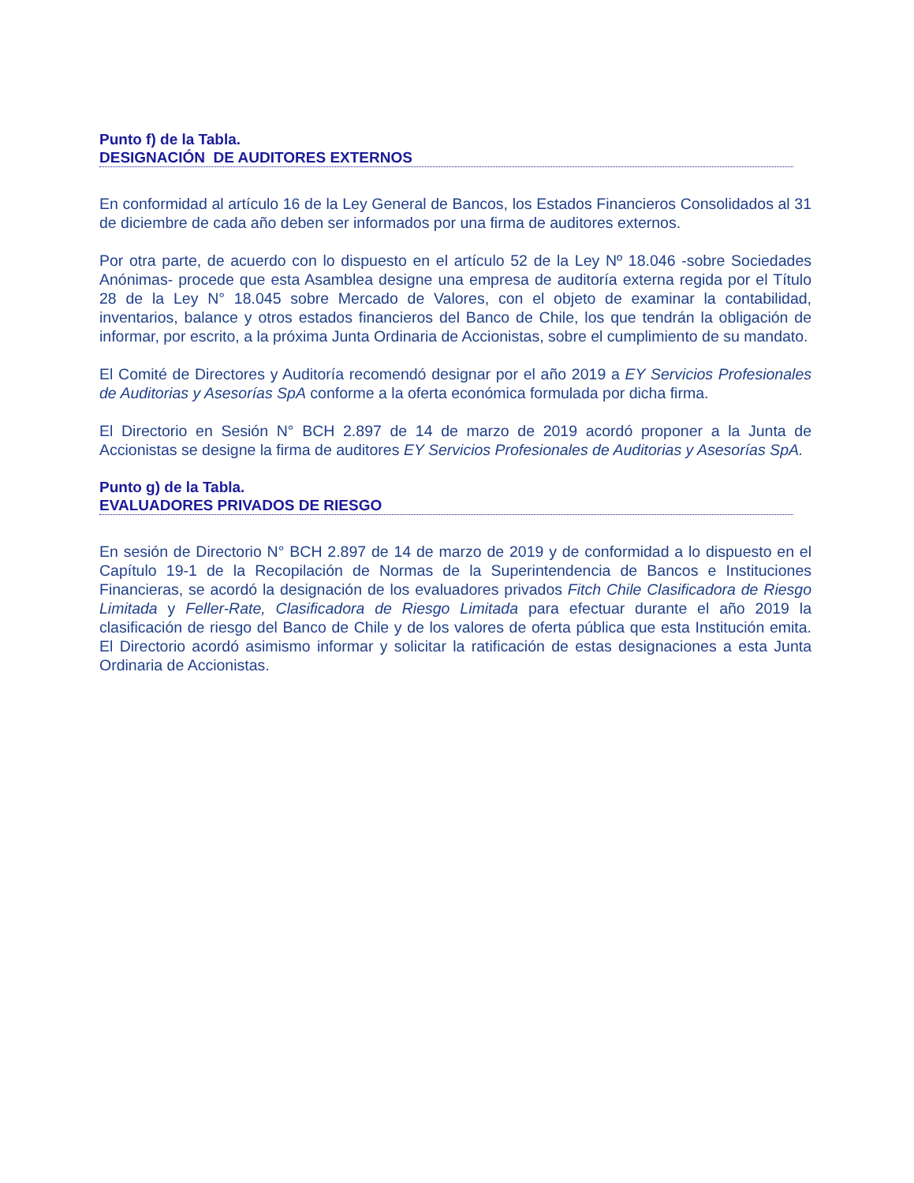Punto f) de la Tabla.
DESIGNACIÓN DE AUDITORES EXTERNOS
En conformidad al artículo 16 de la Ley General de Bancos, los Estados Financieros Consolidados al 31 de diciembre de cada año deben ser informados por una firma de auditores externos.
Por otra parte, de acuerdo con lo dispuesto en el artículo 52 de la Ley Nº 18.046 -sobre Sociedades Anónimas- procede que esta Asamblea designe una empresa de auditoría externa regida por el Título 28 de la Ley N° 18.045 sobre Mercado de Valores, con el objeto de examinar la contabilidad, inventarios, balance y otros estados financieros del Banco de Chile, los que tendrán la obligación de informar, por escrito, a la próxima Junta Ordinaria de Accionistas, sobre el cumplimiento de su mandato.
El Comité de Directores y Auditoría recomendó designar por el año 2019 a EY Servicios Profesionales de Auditorias y Asesorías SpA conforme a la oferta económica formulada por dicha firma.
El Directorio en Sesión N° BCH 2.897 de 14 de marzo de 2019 acordó proponer a la Junta de Accionistas se designe la firma de auditores EY Servicios Profesionales de Auditorias y Asesorías SpA.
Punto g) de la Tabla.
EVALUADORES PRIVADOS DE RIESGO
En sesión de Directorio N° BCH 2.897 de 14 de marzo de 2019 y de conformidad a lo dispuesto en el Capítulo 19-1 de la Recopilación de Normas de la Superintendencia de Bancos e Instituciones Financieras, se acordó la designación de los evaluadores privados Fitch Chile Clasificadora de Riesgo Limitada y Feller-Rate, Clasificadora de Riesgo Limitada para efectuar durante el año 2019 la clasificación de riesgo del Banco de Chile y de los valores de oferta pública que esta Institución emita. El Directorio acordó asimismo informar y solicitar la ratificación de estas designaciones a esta Junta Ordinaria de Accionistas.